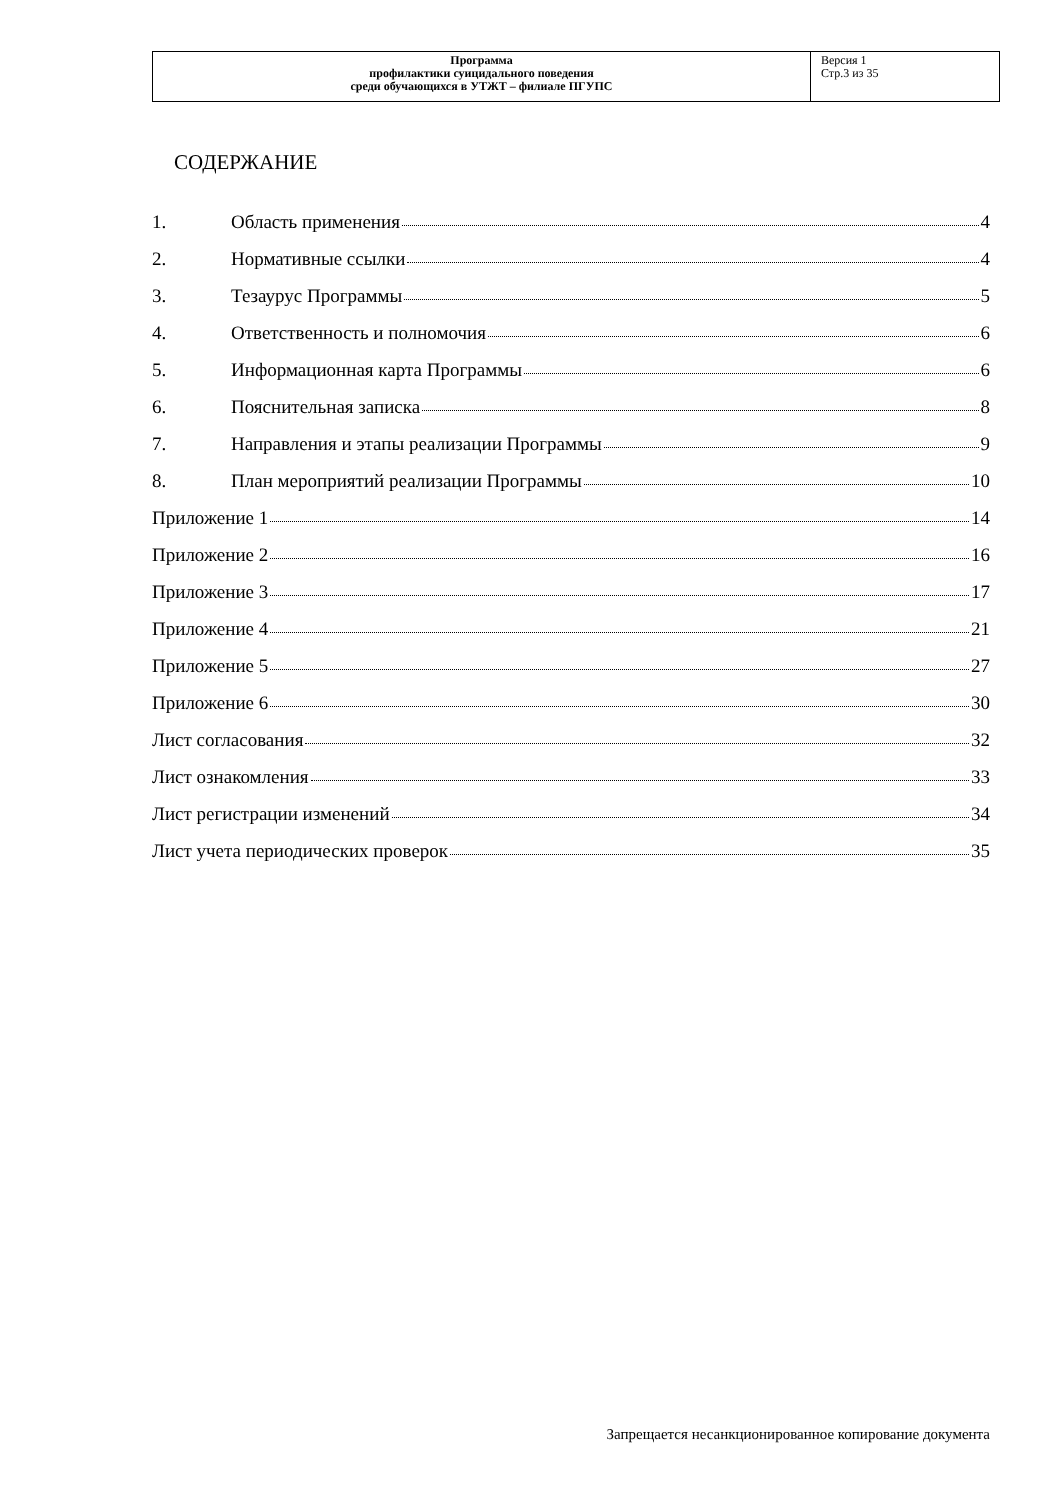| Программа профилактики суицидального поведения среди обучающихся в УТЖТ – филиале ПГУПС | Версия 1 Стр.3 из 35 |
СОДЕРЖАНИЕ
1. Область применения 4
2. Нормативные ссылки 4
3. Тезаурус Программы 5
4. Ответственность и полномочия 6
5. Информационная карта Программы 6
6. Пояснительная записка 8
7. Направления и этапы реализации Программы 9
8. План мероприятий реализации Программы 10
Приложение 1 14
Приложение 2 16
Приложение 3 17
Приложение 4 21
Приложение 5 27
Приложение 6 30
Лист согласования 32
Лист ознакомления 33
Лист регистрации изменений 34
Лист учета периодических проверок 35
Запрещается несанкционированное копирование документа